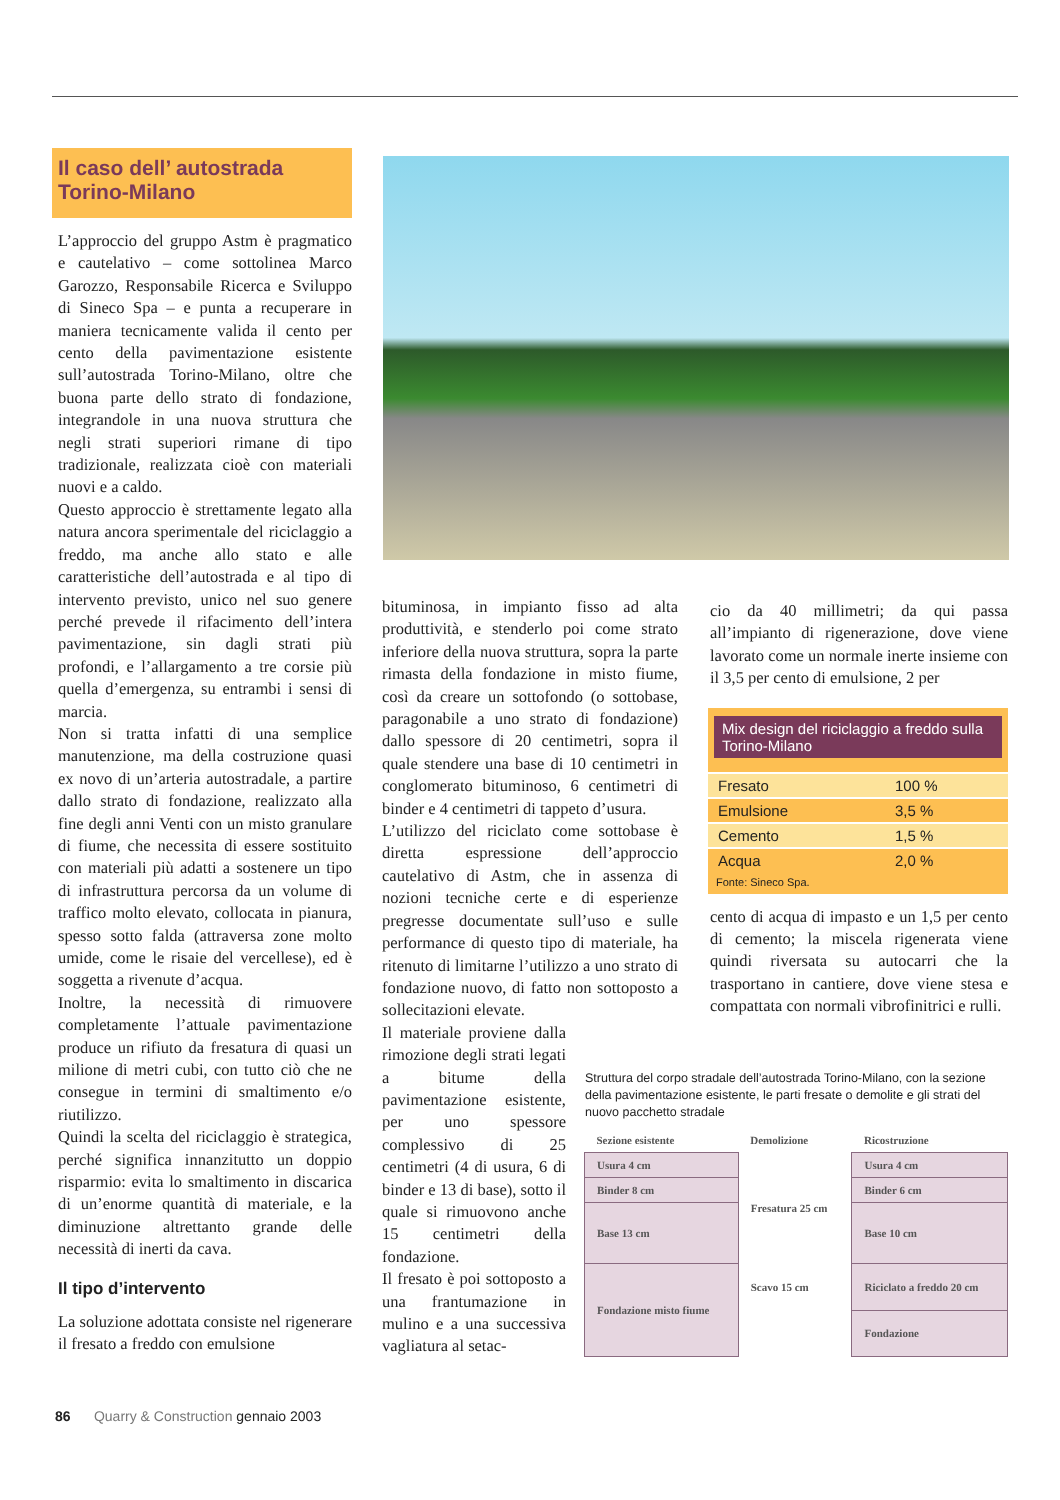Il caso dell’ autostrada
Torino-Milano
L’approccio del gruppo Astm è pragmatico e cautelativo – come sottolinea Marco Garozzo, Responsabile Ricerca e Sviluppo di Sineco Spa – e punta a recuperare in maniera tecnicamente valida il cento per cento della pavimentazione esistente sull’autostrada Torino-Milano, oltre che buona parte dello strato di fondazione, integrandole in una nuova struttura che negli strati superiori rimane di tipo tradizionale, realizzata cioè con materiali nuovi e a caldo.
Questo approccio è strettamente legato alla natura ancora sperimentale del riciclaggio a freddo, ma anche allo stato e alle caratteristiche dell’autostrada e al tipo di intervento previsto, unico nel suo genere perché prevede il rifacimento dell’intera pavimentazione, sin dagli strati più profondi, e l’allargamento a tre corsie più quella d’emergenza, su entrambi i sensi di marcia.
Non si tratta infatti di una semplice manutenzione, ma della costruzione quasi ex novo di un’arteria autostradale, a partire dallo strato di fondazione, realizzato alla fine degli anni Venti con un misto granulare di fiume, che necessita di essere sostituito con materiali più adatti a sostenere un tipo di infrastruttura percorsa da un volume di traffico molto elevato, collocata in pianura, spesso sotto falda (attraversa zone molto umide, come le risaie del vercellese), ed è soggetta a rivenute d’acqua.
Inoltre, la necessità di rimuovere completamente l’attuale pavimentazione produce un rifiuto da fresatura di quasi un milione di metri cubi, con tutto ciò che ne consegue in termini di smaltimento e/o riutilizzo.
Quindi la scelta del riciclaggio è strategica, perché significa innanzitutto un doppio risparmio: evita lo smaltimento in discarica di un’enorme quantità di materiale, e la diminuzione altrettanto grande delle necessità di inerti da cava.
Il tipo d’intervento
La soluzione adottata consiste nel rigenerare il fresato a freddo con emulsione
bituminosa, in impianto fisso ad alta produttività, e stenderlo poi come strato inferiore della nuova struttura, sopra la parte rimasta della fondazione in misto fiume, così da creare un sottofondo (o sottobase, paragonabile a uno strato di fondazione) dallo spessore di 20 centimetri, sopra il quale stendere una base di 10 centimetri in conglomerato bituminoso, 6 centimetri di binder e 4 centimetri di tappeto d’usura.
L’utilizzo del riciclato come sottobase è diretta espressione dell’approccio cautelativo di Astm, che in assenza di nozioni tecniche certe e di esperienze pregresse documentate sull’uso e sulle performance di questo tipo di materiale, ha ritenuto di limitarne l’utilizzo a uno strato di fondazione nuovo, di fatto non sottoposto a sollecitazioni elevate.
Il materiale proviene dalla rimozione degli strati legati a bitume della pavimentazione esistente, per uno spessore complessivo di 25 centimetri (4 di usura, 6 di binder e 13 di base), sotto il quale si rimuovono anche 15 centimetri della fondazione.
Il fresato è poi sottoposto a una frantumazione in mulino e a una successiva vagliatura al setac-
cio da 40 millimetri; da qui passa all’impianto di rigenerazione, dove viene lavorato come un normale inerte insieme con il 3,5 per cento di emulsione, 2 per
Mix design del riciclaggio a freddo sulla Torino-Milano
| Fresato | 100 % |
| Emulsione | 3,5 % |
| Cemento | 1,5 % |
| Acqua | 2,0 % |
Fonte: Sineco Spa.
cento di acqua di impasto e un 1,5 per cento di cemento; la miscela rigenerata viene quindi riversata su autocarri che la trasportano in cantiere, dove viene stesa e compattata con normali vibrofinitrici e rulli.
Struttura del corpo stradale dell’autostrada Torino-Milano, con la sezione della pavimentazione esistente, le parti fresate o demolite e gli strati del nuovo pacchetto stradale
| Sezione esistente | Demolizione | Ricostruzione |
| Usura 4 cm | Fresatura 25 cm | Usura 4 cm |
| Binder 8 cm | | Binder 6 cm |
| Base 13 cm | | Base 10 cm |
| Fondazione misto fiume | Scavo 15 cm | Riciclato a freddo 20 cm |
| | | Fondazione |
86 Quarry & Construction gennaio 2003